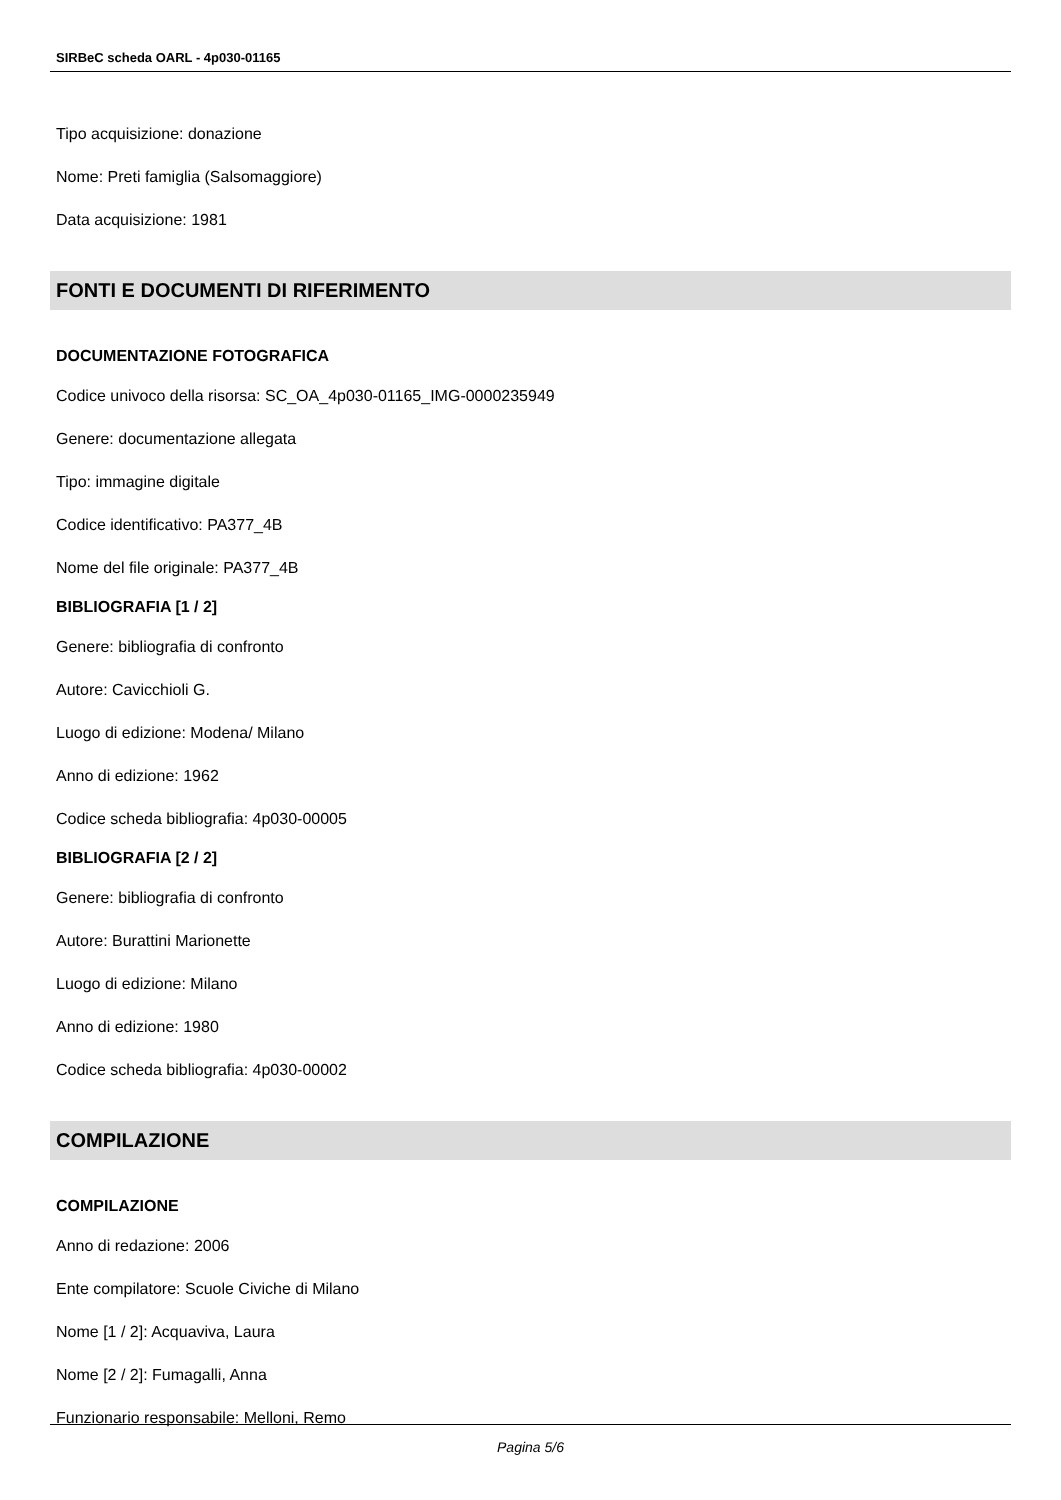SIRBeC scheda OARL - 4p030-01165
Tipo acquisizione: donazione
Nome: Preti famiglia (Salsomaggiore)
Data acquisizione: 1981
FONTI E DOCUMENTI DI RIFERIMENTO
DOCUMENTAZIONE FOTOGRAFICA
Codice univoco della risorsa: SC_OA_4p030-01165_IMG-0000235949
Genere: documentazione allegata
Tipo: immagine digitale
Codice identificativo: PA377_4B
Nome del file originale: PA377_4B
BIBLIOGRAFIA [1 / 2]
Genere: bibliografia di confronto
Autore: Cavicchioli G.
Luogo di edizione: Modena/ Milano
Anno di edizione: 1962
Codice scheda bibliografia: 4p030-00005
BIBLIOGRAFIA [2 / 2]
Genere: bibliografia di confronto
Autore: Burattini Marionette
Luogo di edizione: Milano
Anno di edizione: 1980
Codice scheda bibliografia: 4p030-00002
COMPILAZIONE
COMPILAZIONE
Anno di redazione: 2006
Ente compilatore: Scuole Civiche di Milano
Nome [1 / 2]: Acquaviva, Laura
Nome [2 / 2]: Fumagalli, Anna
Funzionario responsabile: Melloni, Remo
Pagina 5/6